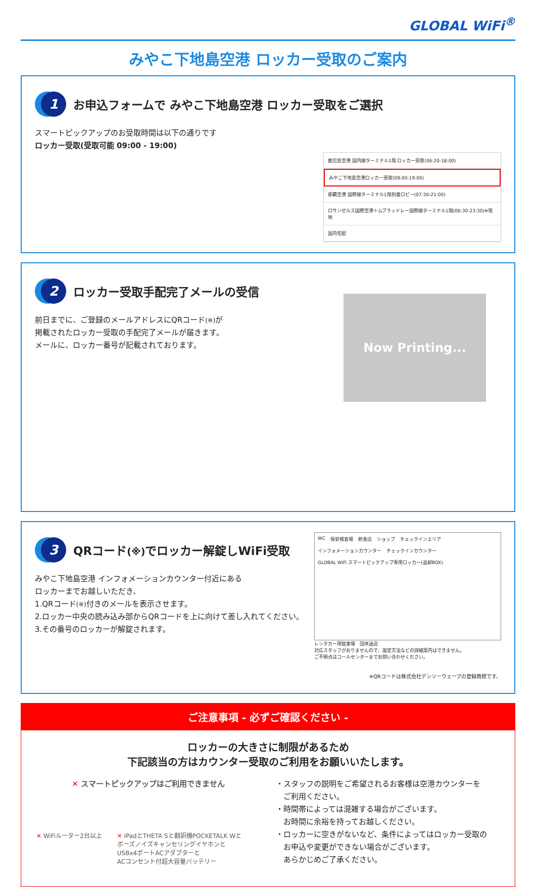GLOBAL WiFi<sup>®</sup>
みやこ下地島空港 ロッカー受取のご案内
1 お申込フォームで みやこ下地島空港 ロッカー受取をご選択
スマートピックアップのお受取時間は以下の通りです
ロッカー受取(受取可能 09:00 - 19:00)
鹿児島空港 国内線ターミナル1階 ロッカー受取(06:20-18:00)
みやこ下地島空港ロッカー受取(09:00-19:00)
那覇空港 国際線ターミナル1階到着ロビー(07:30-21:00)
ロサンゼルス国際空港トムブラッドレー国際線ターミナル1階(06:30-23:30)※現地
国内宅配
2 ロッカー受取手配完了メールの受信
前日までに、ご登録のメールアドレスにQRコード(※) が
掲載されたロッカー受取の手配完了メールが届きます。
メールに、ロッカー番号が記載されております。
Now Printing...
3 QRコード(※) でロッカー解錠しWiFi受取
みやこ下地島空港 インフォメーションカウンター付近にある
ロッカーまでお越しいただき、
1.QRコード(※) 付きのメールを表示させます。
2.ロッカー中央の読み込み部からQRコードを上に向けて差し入れてください。
3.その番号のロッカーが解錠されます。
WC 保安検査場 飲食店 ショップ チェックインエリア インフォメーションカウンター チェックインカウンター GLOBAL WiFi スマートピックアップ専用ロッカー(返却BOX)
レンタカー用駐車場 団体送迎
対応スタッフがおりませんので、設定方法などの詳細案内はできません。
ご不明点はコールセンターまでお問い合わせください。
※QRコードは株式会社デンソーウェーブの登録商標です。
ご注意事項 - 必ずご確認ください -
ロッカーの大きさに制限があるため
下記該当の方はカウンター受取のご利用をお願いいたします。
✕ スマートピックアップはご利用できません
✕ WiFiルーター2台以上 ✕ iPadとTHETA Sと翻訳機POCKETALK Wと
ボーズノイズキャンセリングイヤホンと
USBx4ポートACアダプターと
ACコンセント付超大容量バッテリー
・スタッフの説明をご希望されるお客様は空港カウンターを
　ご利用ください。
・時間帯によっては混雑する場合がございます。
　お時間に余裕を持ってお越しください。
・ロッカーに空きがないなど、条件によってはロッカー受取の
　お申込や変更ができない場合がございます。
　あらかじめご了承ください。